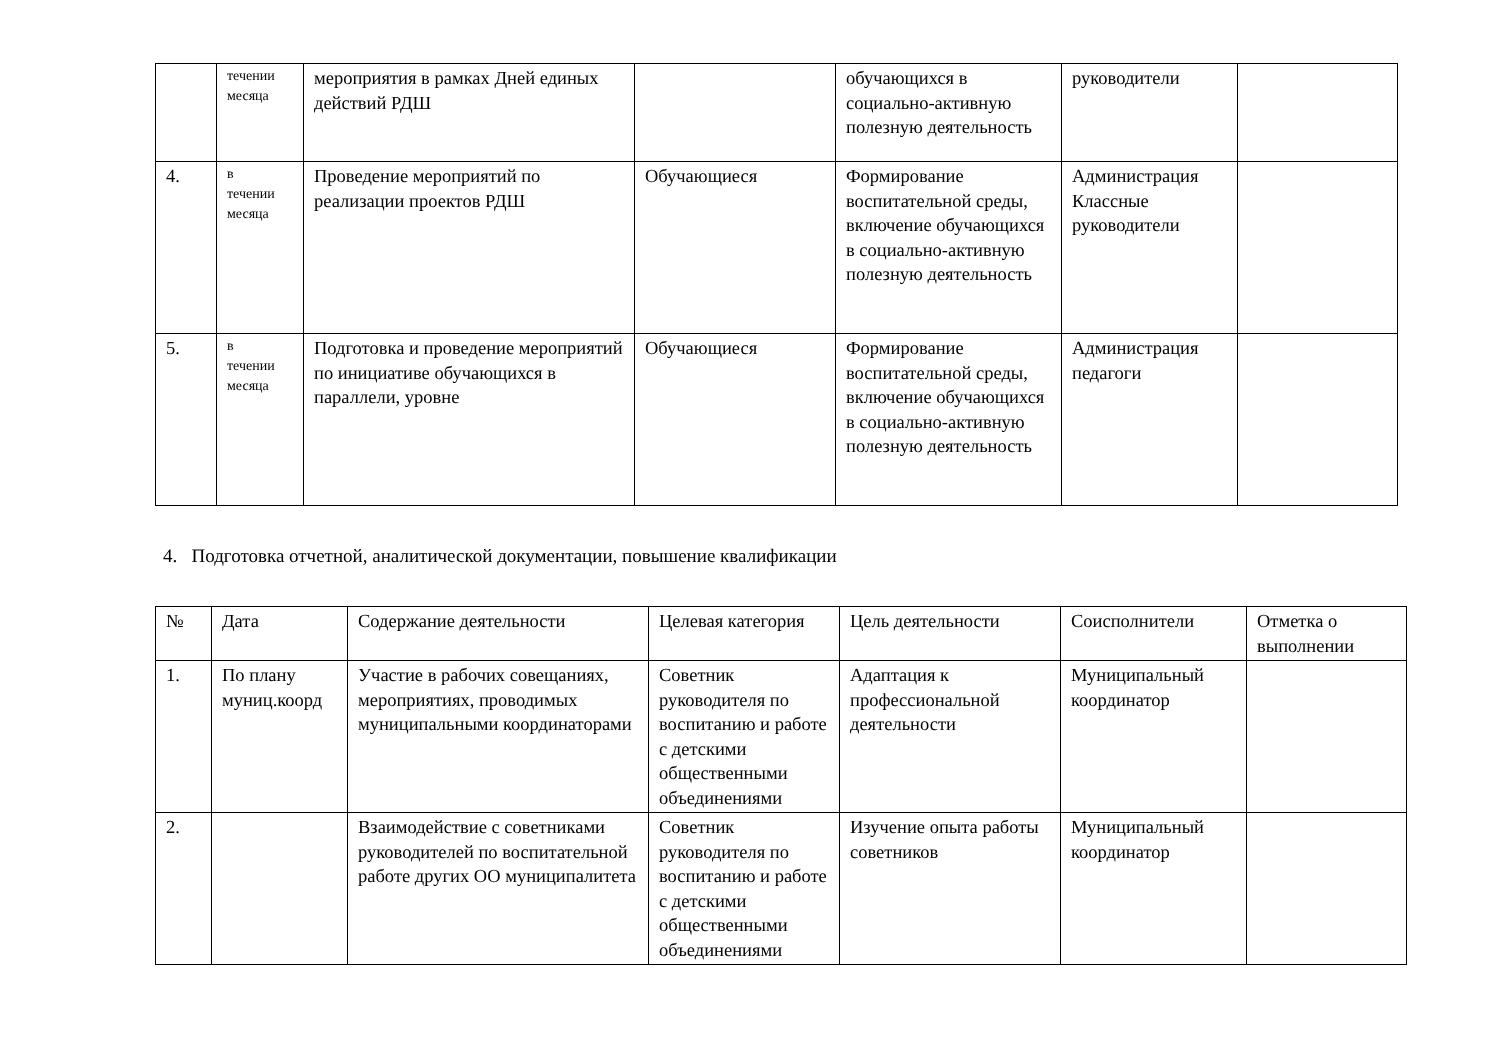| | течении месяца | мероприятия в рамках Дней единых действий РДШ | | обучающихся в социально-активную полезную деятельность | руководители | |
| 4. | в течении месяца | Проведение мероприятий по реализации проектов РДШ | Обучающиеся | Формирование воспитательной среды, включение обучающихся в социально-активную полезную деятельность | Администрация Классные руководители | |
| 5. | в течении месяца | Подготовка и проведение мероприятий по инициативе обучающихся в параллели, уровне | Обучающиеся | Формирование воспитательной среды, включение обучающихся в социально-активную полезную деятельность | Администрация педагоги | |
4. Подготовка отчетной, аналитической документации, повышение квалификации
| № | Дата | Содержание деятельности | Целевая категория | Цель деятельности | Соисполнители | Отметка о выполнении |
| --- | --- | --- | --- | --- | --- | --- |
| 1. | По плану муниц.коорд | Участие в рабочих совещаниях, мероприятиях, проводимых муниципальными координаторами | Советник руководителя по воспитанию и работе с детскими общественными объединениями | Адаптация к профессиональной деятельности | Муниципальный координатор | |
| 2. | | Взаимодействие с советниками руководителей по воспитательной работе других ОО муниципалитета | Советник руководителя по воспитанию и работе с детскими общественными объединениями | Изучение опыта работы советников | Муниципальный координатор | |